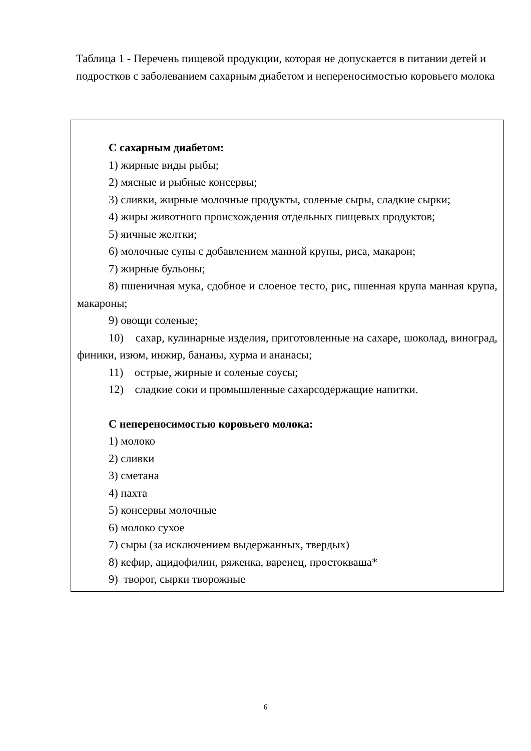Таблица 1 - Перечень пищевой продукции, которая не допускается в питании детей и подростков с заболеванием сахарным диабетом и непереносимостью коровьего молока
| С сахарным диабетом: 1) жирные виды рыбы; 2) мясные и рыбные консервы; 3) сливки, жирные молочные продукты, соленые сыры, сладкие сырки; 4) жиры животного происхождения отдельных пищевых продуктов; 5) яичные желтки; 6) молочные супы с добавлением манной крупы, риса, макарон; 7) жирные бульоны; 8) пшеничная мука, сдобное и слоеное тесто, рис, пшенная крупа манная крупа, макароны; 9) овощи соленые; 10) сахар, кулинарные изделия, приготовленные на сахаре, шоколад, виноград, финики, изюм, инжир, бананы, хурма и ананасы; 11) острые, жирные и соленые соусы; 12) сладкие соки и промышленные сахарсодержащие напитки. С непереносимостью коровьего молока: 1) молоко 2) сливки 3) сметана 4) пахта 5) консервы молочные 6) молоко сухое 7) сыры (за исключением выдержанных, твердых) 8) кефир, ацидофилин, ряженка, варенец, простокваша* 9) творог, сырки творожные |
6